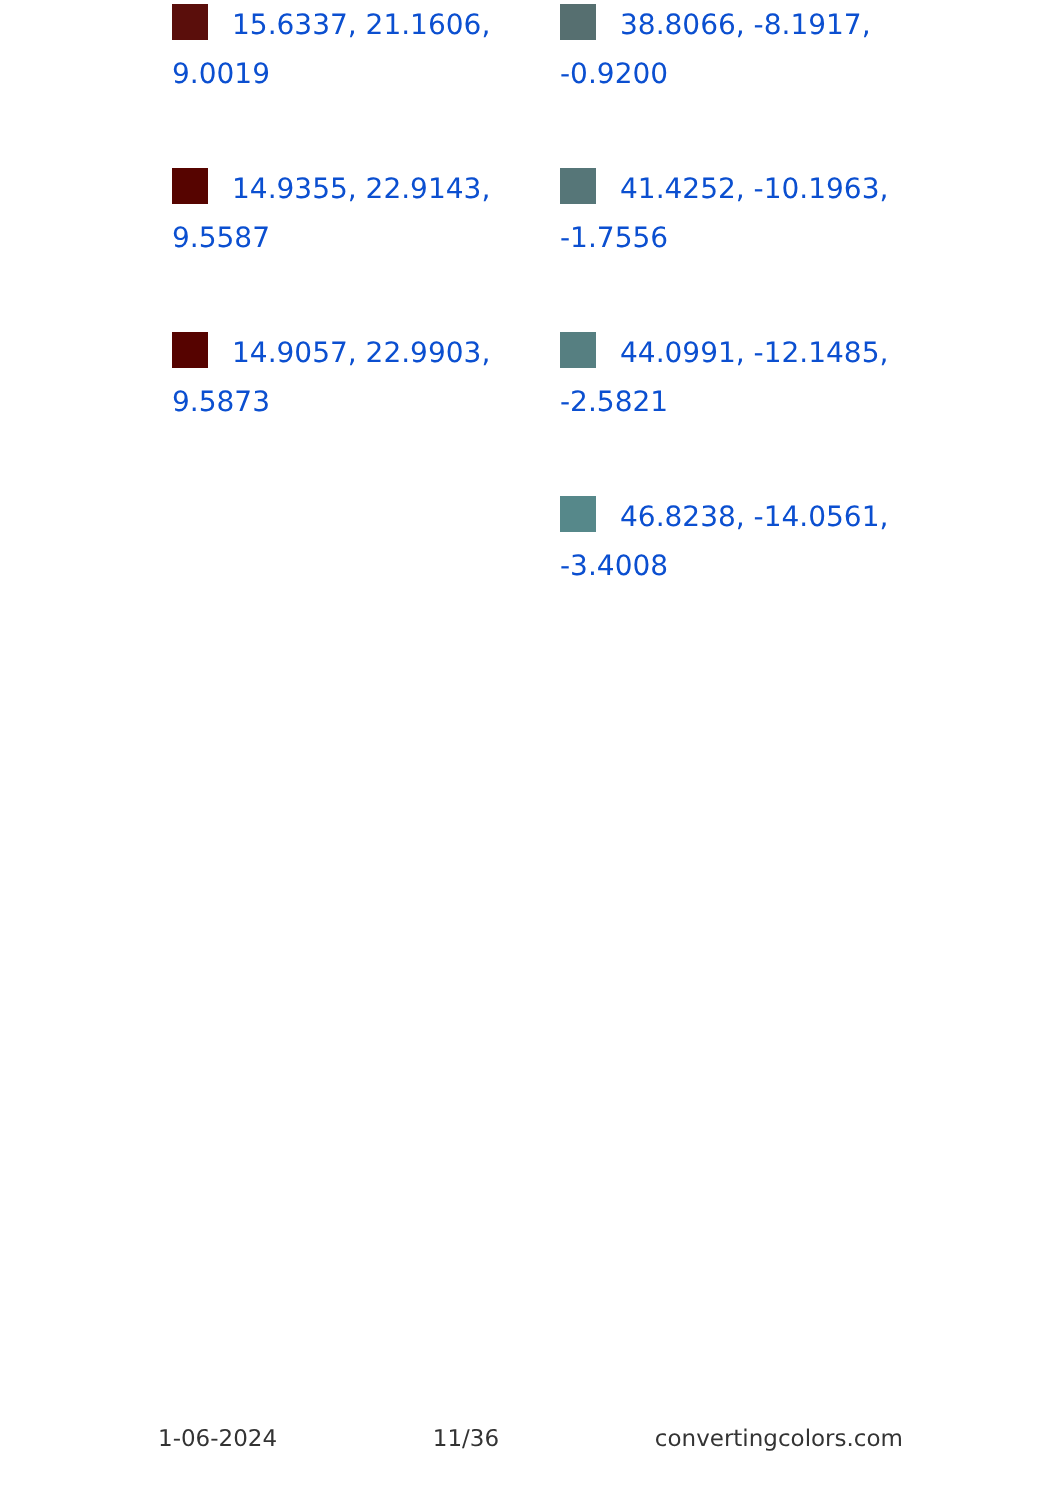15.6337, 21.1606, 9.0019
14.9355, 22.9143, 9.5587
14.9057, 22.9903, 9.5873
38.8066, -8.1917, -0.9200
41.4252, -10.1963, -1.7556
44.0991, -12.1485, -2.5821
46.8238, -14.0561, -3.4008
1-06-2024 11/36 convertingcolors.com